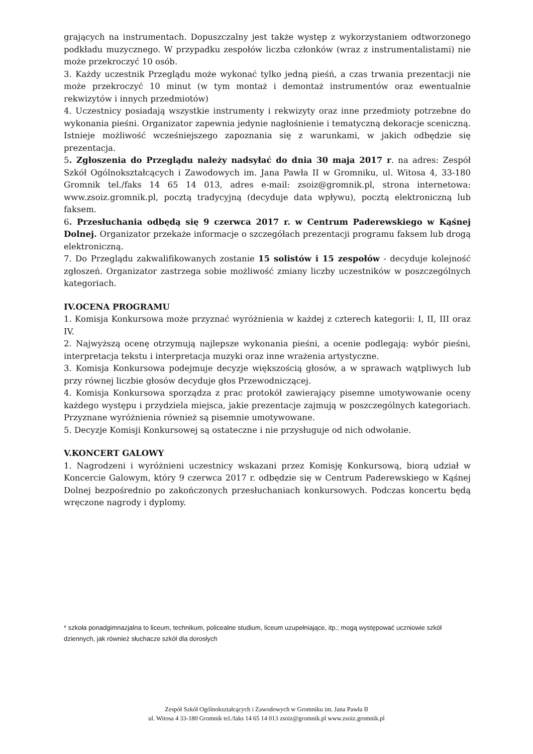grających na instrumentach. Dopuszczalny jest także występ z wykorzystaniem odtworzonego podkładu muzycznego. W przypadku zespołów liczba członków (wraz z instrumentalistami) nie może przekroczyć 10 osób.
3. Każdy uczestnik Przeglądu może wykonać tylko jedną pieśń, a czas trwania prezentacji nie może przekroczyć 10 minut (w tym montaż i demontaż instrumentów oraz ewentualnie rekwizytów i innych przedmiotów)
4. Uczestnicy posiadają wszystkie instrumenty i rekwizyty oraz inne przedmioty potrzebne do wykonania pieśni. Organizator zapewnia jedynie nagłośnienie i tematyczną dekoracje sceniczną. Istnieje możliwość wcześniejszego zapoznania się z warunkami, w jakich odbędzie się prezentacja.
5. Zgłoszenia do Przeglądu należy nadsyłać do dnia 30 maja 2017 r. na adres: Zespół Szkół Ogólnokształcących i Zawodowych im. Jana Pawła II w Gromniku, ul. Witosa 4, 33-180 Gromnik tel./faks 14 65 14 013, adres e-mail: zsoiz@gromnik.pl, strona internetowa: www.zsoiz.gromnik.pl, pocztą tradycyjną (decyduje data wpływu), pocztą elektroniczną lub faksem.
6. Przesłuchania odbędą się 9 czerwca 2017 r. w Centrum Paderewskiego w Kąśnej Dolnej. Organizator przekaże informacje o szczegółach prezentacji programu faksem lub drogą elektroniczną.
7. Do Przeglądu zakwalifikowanych zostanie 15 solistów i 15 zespołów - decyduje kolejność zgłoszeń. Organizator zastrzega sobie możliwość zmiany liczby uczestników w poszczególnych kategoriach.
IV.OCENA PROGRAMU
1. Komisja Konkursowa może przyznać wyróżnienia w każdej z czterech kategorii: I, II, III oraz IV.
2. Najwyższą ocenę otrzymują najlepsze wykonania pieśni, a ocenie podlegają: wybór pieśni, interpretacja tekstu i interpretacja muzyki oraz inne wrażenia artystyczne.
3. Komisja Konkursowa podejmuje decyzje większością głosów, a w sprawach wątpliwych lub przy równej liczbie głosów decyduje głos Przewodniczącej.
4. Komisja Konkursowa sporządza z prac protokół zawierający pisemne umotywowanie oceny każdego występu i przydziela miejsca, jakie prezentacje zajmują w poszczególnych kategoriach. Przyznane wyróżnienia również są pisemnie umotywowane.
5. Decyzje Komisji Konkursowej są ostateczne i nie przysługuje od nich odwołanie.
V.KONCERT GALOWY
1. Nagrodzeni i wyróżnieni uczestnicy wskazani przez Komisję Konkursową, biorą udział w Koncercie Galowym, który 9 czerwca 2017 r. odbędzie się w Centrum Paderewskiego w Kąśnej Dolnej bezpośrednio po zakończonych przesłuchaniach konkursowych. Podczas koncertu będą wręczone nagrody i dyplomy.
* szkoła ponadgimnazjalna to liceum, technikum, policealne studium, liceum uzupełniające, itp.; mogą występować uczniowie szkół dziennych, jak również słuchacze szkół dla dorosłych
Zespół Szkół Ogólnokształcących i Zawodowych w Gromniku im. Jana Pawła II
ul. Witosa 4 33-180 Gromnik tel./faks 14 65 14 013 zsoiz@gromnik.pl www.zsoiz.gromnik.pl